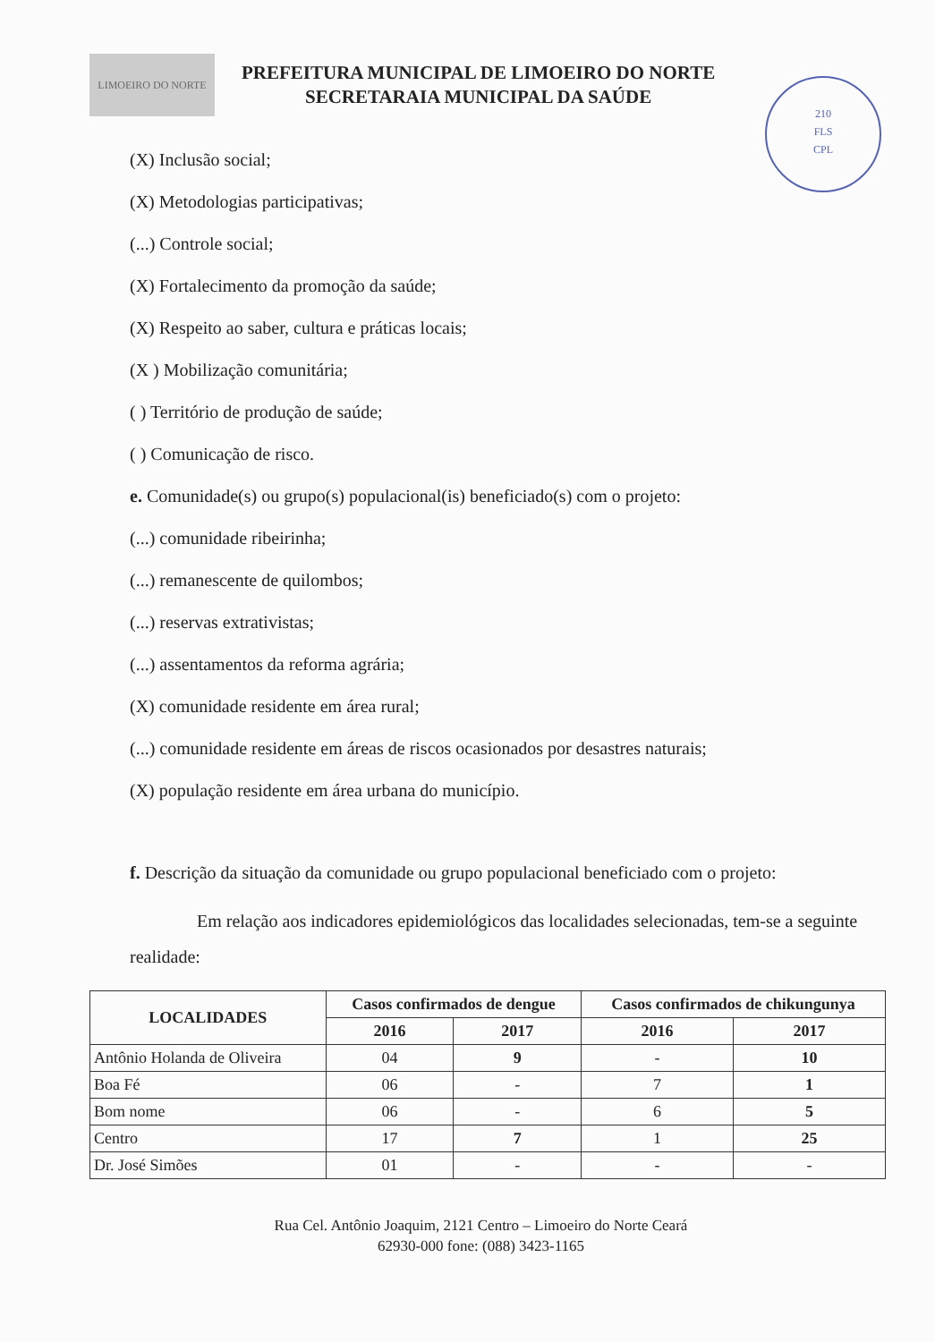LIMOEIRO DO NORTE
PREFEITURA MUNICIPAL DE LIMOEIRO DO NORTE
SECRETARAIA MUNICIPAL DA SAÚDE
210
FLS
CPL
(X) Inclusão social;
(X) Metodologias participativas;
(...) Controle social;
(X) Fortalecimento da promoção da saúde;
(X) Respeito ao saber, cultura e práticas locais;
(X ) Mobilização comunitária;
( ) Território de produção de saúde;
( ) Comunicação de risco.
e. Comunidade(s) ou grupo(s) populacional(is) beneficiado(s) com o projeto:
(...) comunidade ribeirinha;
(...) remanescente de quilombos;
(...) reservas extrativistas;
(...) assentamentos da reforma agrária;
(X) comunidade residente em área rural;
(...) comunidade residente em áreas de riscos ocasionados por desastres naturais;
(X) população residente em área urbana do município.
f. Descrição da situação da comunidade ou grupo populacional beneficiado com o projeto:
Em relação aos indicadores epidemiológicos das localidades selecionadas, tem-se a seguinte realidade:
| LOCALIDADES | Casos confirmados de dengue | | Casos confirmados de chikungunya | |
| --- | --- | --- | --- | --- |
| | 2016 | 2017 | 2016 | 2017 |
| Antônio Holanda de Oliveira | 04 | 9 | - | 10 |
| Boa Fé | 06 | - | 7 | 1 |
| Bom nome | 06 | - | 6 | 5 |
| Centro | 17 | 7 | 1 | 25 |
| Dr. José Simões | 01 | - | - | - |
Rua Cel. Antônio Joaquim, 2121 Centro – Limoeiro do Norte Ceará
62930-000 fone: (088) 3423-1165